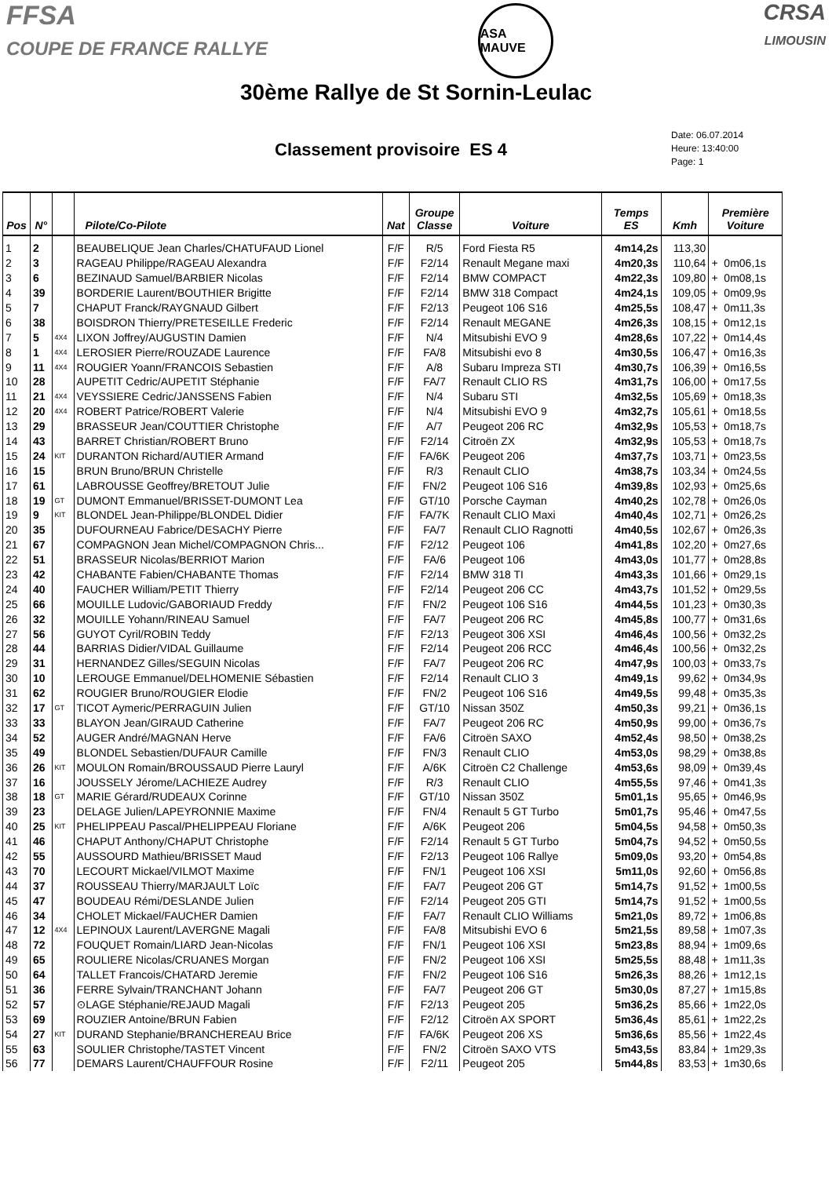FFSA
COUPE DE FRANCE RALLYE
ASA MAUVE
CRSA
LIMOUSIN
30ème Rallye de St Sornin-Leulac
Classement provisoire ES 4
Date: 06.07.2014
Heure: 13:40:00
Page: 1
| Pos | N° | | Pilote/Co-Pilote | Nat | Groupe Classe | Voiture | Temps ES | Kmh | Première Voiture |
| --- | --- | --- | --- | --- | --- | --- | --- | --- | --- |
| 1 | 2 | | BEAUBELIQUE Jean Charles/CHATUFAUD Lionel | F/F | R/5 | Ford Fiesta R5 | 4m14,2s | 113,30 | |
| 2 | 3 | | RAGEAU Philippe/RAGEAU Alexandra | F/F | F2/14 | Renault Megane maxi | 4m20,3s | 110,64 | + 0m06,1s |
| 3 | 6 | | BEZINAUD Samuel/BARBIER Nicolas | F/F | F2/14 | BMW COMPACT | 4m22,3s | 109,80 | + 0m08,1s |
| 4 | 39 | | BORDERIE Laurent/BOUTHIER Brigitte | F/F | F2/14 | BMW 318 Compact | 4m24,1s | 109,05 | + 0m09,9s |
| 5 | 7 | | CHAPUT Franck/RAYGNAUD Gilbert | F/F | F2/13 | Peugeot 106 S16 | 4m25,5s | 108,47 | + 0m11,3s |
| 6 | 38 | | BOISDRON Thierry/PRETESEILLE Frederic | F/F | F2/14 | Renault MEGANE | 4m26,3s | 108,15 | + 0m12,1s |
| 7 | 5 | 4X4 | LIXON Joffrey/AUGUSTIN Damien | F/F | N/4 | Mitsubishi EVO 9 | 4m28,6s | 107,22 | + 0m14,4s |
| 8 | 1 | 4X4 | LEROSIER Pierre/ROUZADE Laurence | F/F | FA/8 | Mitsubishi evo 8 | 4m30,5s | 106,47 | + 0m16,3s |
| 9 | 11 | 4X4 | ROUGIER Yoann/FRANCOIS Sebastien | F/F | A/8 | Subaru Impreza STI | 4m30,7s | 106,39 | + 0m16,5s |
| 10 | 28 | | AUPETIT Cedric/AUPETIT Stéphanie | F/F | FA/7 | Renault CLIO RS | 4m31,7s | 106,00 | + 0m17,5s |
| 11 | 21 | 4X4 | VEYSSIERE Cedric/JANSSENS Fabien | F/F | N/4 | Subaru STI | 4m32,5s | 105,69 | + 0m18,3s |
| 12 | 20 | 4X4 | ROBERT Patrice/ROBERT Valerie | F/F | N/4 | Mitsubishi EVO 9 | 4m32,7s | 105,61 | + 0m18,5s |
| 13 | 29 | | BRASSEUR Jean/COUTTIER Christophe | F/F | A/7 | Peugeot 206 RC | 4m32,9s | 105,53 | + 0m18,7s |
| 14 | 43 | | BARRET Christian/ROBERT Bruno | F/F | F2/14 | Citroën ZX | 4m32,9s | 105,53 | + 0m18,7s |
| 15 | 24 | KIT | DURANTON Richard/AUTIER Armand | F/F | FA/6K | Peugeot 206 | 4m37,7s | 103,71 | + 0m23,5s |
| 16 | 15 | | BRUN Bruno/BRUN Christelle | F/F | R/3 | Renault CLIO | 4m38,7s | 103,34 | + 0m24,5s |
| 17 | 61 | | LABROUSSE Geoffrey/BRETOUT Julie | F/F | FN/2 | Peugeot 106 S16 | 4m39,8s | 102,93 | + 0m25,6s |
| 18 | 19 | GT | DUMONT Emmanuel/BRISSET-DUMONT Lea | F/F | GT/10 | Porsche Cayman | 4m40,2s | 102,78 | + 0m26,0s |
| 19 | 9 | KIT | BLONDEL Jean-Philippe/BLONDEL Didier | F/F | FA/7K | Renault CLIO Maxi | 4m40,4s | 102,71 | + 0m26,2s |
| 20 | 35 | | DUFOURNEAU Fabrice/DESACHY Pierre | F/F | FA/7 | Renault CLIO Ragnotti | 4m40,5s | 102,67 | + 0m26,3s |
| 21 | 67 | | COMPAGNON Jean Michel/COMPAGNON Chris... | F/F | F2/12 | Peugeot 106 | 4m41,8s | 102,20 | + 0m27,6s |
| 22 | 51 | | BRASSEUR Nicolas/BERRIOT Marion | F/F | FA/6 | Peugeot 106 | 4m43,0s | 101,77 | + 0m28,8s |
| 23 | 42 | | CHABANTE Fabien/CHABANTE Thomas | F/F | F2/14 | BMW 318 TI | 4m43,3s | 101,66 | + 0m29,1s |
| 24 | 40 | | FAUCHER William/PETIT Thierry | F/F | F2/14 | Peugeot 206 CC | 4m43,7s | 101,52 | + 0m29,5s |
| 25 | 66 | | MOUILLE Ludovic/GABORIAUD Freddy | F/F | FN/2 | Peugeot 106 S16 | 4m44,5s | 101,23 | + 0m30,3s |
| 26 | 32 | | MOUILLE Yohann/RINEAU Samuel | F/F | FA/7 | Peugeot 206 RC | 4m45,8s | 100,77 | + 0m31,6s |
| 27 | 56 | | GUYOT Cyril/ROBIN Teddy | F/F | F2/13 | Peugeot 306 XSI | 4m46,4s | 100,56 | + 0m32,2s |
| 28 | 44 | | BARRIAS Didier/VIDAL Guillaume | F/F | F2/14 | Peugeot 206 RCC | 4m46,4s | 100,56 | + 0m32,2s |
| 29 | 31 | | HERNANDEZ Gilles/SEGUIN Nicolas | F/F | FA/7 | Peugeot 206 RC | 4m47,9s | 100,03 | + 0m33,7s |
| 30 | 10 | | LEROUGE Emmanuel/DELHOMENIE Sébastien | F/F | F2/14 | Renault CLIO 3 | 4m49,1s | 99,62 | + 0m34,9s |
| 31 | 62 | | ROUGIER Bruno/ROUGIER Elodie | F/F | FN/2 | Peugeot 106 S16 | 4m49,5s | 99,48 | + 0m35,3s |
| 32 | 17 | GT | TICOT Aymeric/PERRAGUIN Julien | F/F | GT/10 | Nissan 350Z | 4m50,3s | 99,21 | + 0m36,1s |
| 33 | 33 | | BLAYON Jean/GIRAUD Catherine | F/F | FA/7 | Peugeot 206 RC | 4m50,9s | 99,00 | + 0m36,7s |
| 34 | 52 | | AUGER André/MAGNAN Herve | F/F | FA/6 | Citroën SAXO | 4m52,4s | 98,50 | + 0m38,2s |
| 35 | 49 | | BLONDEL Sebastien/DUFAUR Camille | F/F | FN/3 | Renault CLIO | 4m53,0s | 98,29 | + 0m38,8s |
| 36 | 26 | KIT | MOULON Romain/BROUSSAUD Pierre Lauryl | F/F | A/6K | Citroën C2 Challenge | 4m53,6s | 98,09 | + 0m39,4s |
| 37 | 16 | | JOUSSELY Jérome/LACHIEZE Audrey | F/F | R/3 | Renault CLIO | 4m55,5s | 97,46 | + 0m41,3s |
| 38 | 18 | GT | MARIE Gérard/RUDEAUX Corinne | F/F | GT/10 | Nissan 350Z | 5m01,1s | 95,65 | + 0m46,9s |
| 39 | 23 | | DELAGE Julien/LAPEYRONNIE Maxime | F/F | FN/4 | Renault 5 GT Turbo | 5m01,7s | 95,46 | + 0m47,5s |
| 40 | 25 | KIT | PHELIPPEAU Pascal/PHELIPPEAU Floriane | F/F | A/6K | Peugeot 206 | 5m04,5s | 94,58 | + 0m50,3s |
| 41 | 46 | | CHAPUT Anthony/CHAPUT Christophe | F/F | F2/14 | Renault 5 GT Turbo | 5m04,7s | 94,52 | + 0m50,5s |
| 42 | 55 | | AUSSOURD Mathieu/BRISSET Maud | F/F | F2/13 | Peugeot 106 Rallye | 5m09,0s | 93,20 | + 0m54,8s |
| 43 | 70 | | LECOURT Mickael/VILMOT Maxime | F/F | FN/1 | Peugeot 106 XSI | 5m11,0s | 92,60 | + 0m56,8s |
| 44 | 37 | | ROUSSEAU Thierry/MARJAULT Loïc | F/F | FA/7 | Peugeot 206 GT | 5m14,7s | 91,52 | + 1m00,5s |
| 45 | 47 | | BOUDEAU Rémi/DESLANDE Julien | F/F | F2/14 | Peugeot 205 GTI | 5m14,7s | 91,52 | + 1m00,5s |
| 46 | 34 | | CHOLET Mickael/FAUCHER Damien | F/F | FA/7 | Renault CLIO Williams | 5m21,0s | 89,72 | + 1m06,8s |
| 47 | 12 | 4X4 | LEPINOUX Laurent/LAVERGNE Magali | F/F | FA/8 | Mitsubishi EVO 6 | 5m21,5s | 89,58 | + 1m07,3s |
| 48 | 72 | | FOUQUET Romain/LIARD Jean-Nicolas | F/F | FN/1 | Peugeot 106 XSI | 5m23,8s | 88,94 | + 1m09,6s |
| 49 | 65 | | ROULIERE Nicolas/CRUANES Morgan | F/F | FN/2 | Peugeot 106 XSI | 5m25,5s | 88,48 | + 1m11,3s |
| 50 | 64 | | TALLET Francois/CHATARD Jeremie | F/F | FN/2 | Peugeot 106 S16 | 5m26,3s | 88,26 | + 1m12,1s |
| 51 | 36 | | FERRE Sylvain/TRANCHANT Johann | F/F | FA/7 | Peugeot 206 GT | 5m30,0s | 87,27 | + 1m15,8s |
| 52 | 57 | | ⊙LAGE Stéphanie/REJAUD Magali | F/F | F2/13 | Peugeot 205 | 5m36,2s | 85,66 | + 1m22,0s |
| 53 | 69 | | ROUZIER Antoine/BRUN Fabien | F/F | F2/12 | Citroën AX SPORT | 5m36,4s | 85,61 | + 1m22,2s |
| 54 | 27 | KIT | DURAND Stephanie/BRANCHEREAU Brice | F/F | FA/6K | Peugeot 206 XS | 5m36,6s | 85,56 | + 1m22,4s |
| 55 | 63 | | SOULIER Christophe/TASTET Vincent | F/F | FN/2 | Citroën SAXO VTS | 5m43,5s | 83,84 | + 1m29,3s |
| 56 | 77 | | DEMARS Laurent/CHAUFFOUR Rosine | F/F | F2/11 | Peugeot 205 | 5m44,8s | 83,53 | + 1m30,6s |